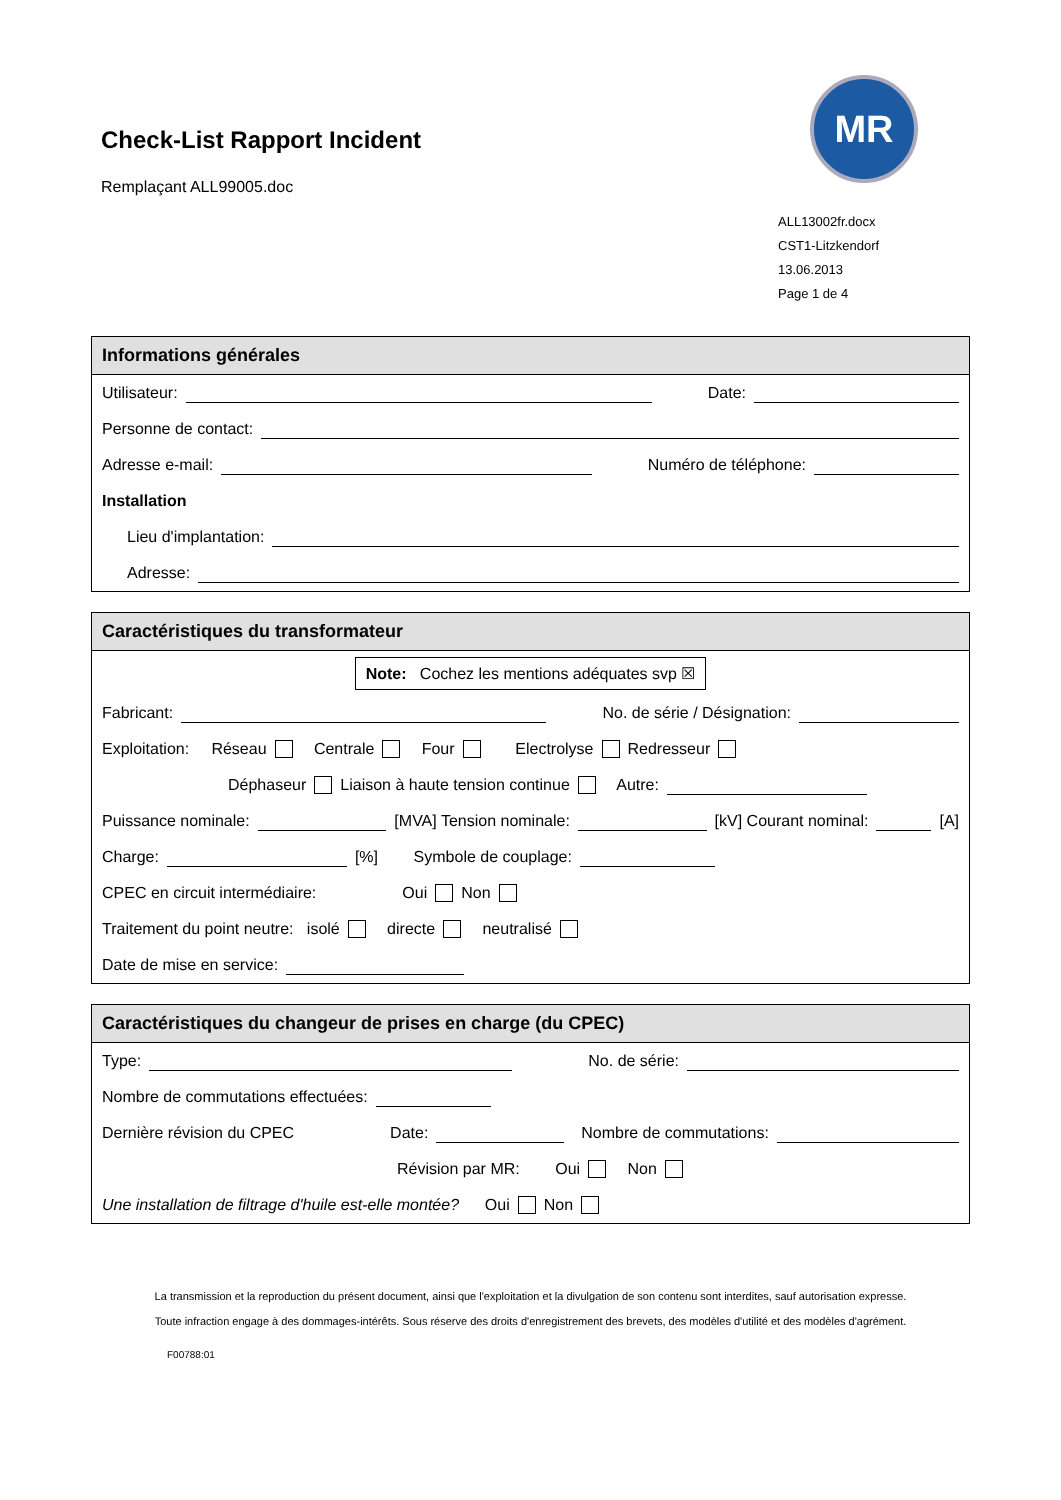Check-List Rapport Incident
Remplaçant ALL99005.doc
MR
ALL13002fr.docx
CST1-Litzkendorf
13.06.2013
Page 1 de 4
Informations générales
Utilisateur: Date:
Personne de contact:
Adresse e-mail: Numéro de téléphone:
Installation
Lieu d'implantation:
Adresse:
Caractéristiques du transformateur
Note: Cochez les mentions adéquates svp ☒
Fabricant: No. de série / Désignation:
Exploitation: Réseau Centrale Four Electrolyse Redresseur
Déphaseur Liaison à haute tension continue Autre:
Puissance nominale: [MVA] Tension nominale: [kV] Courant nominal: [A]
Charge: [%] Symbole de couplage:
CPEC en circuit intermédiaire: Oui Non
Traitement du point neutre: isolé directe neutralisé
Date de mise en service:
Caractéristiques du changeur de prises en charge (du CPEC)
Type: No. de série:
Nombre de commutations effectuées:
Dernière révision du CPEC Date: Nombre de commutations:
Révision par MR: Oui Non
Une installation de filtrage d'huile est-elle montée? Oui Non
La transmission et la reproduction du présent document, ainsi que l'exploitation et la divulgation de son contenu sont interdites, sauf autorisation expresse. Toute infraction engage à des dommages-intérêts. Sous réserve des droits d'enregistrement des brevets, des modèles d'utilité et des modèles d'agrément.
F00788:01